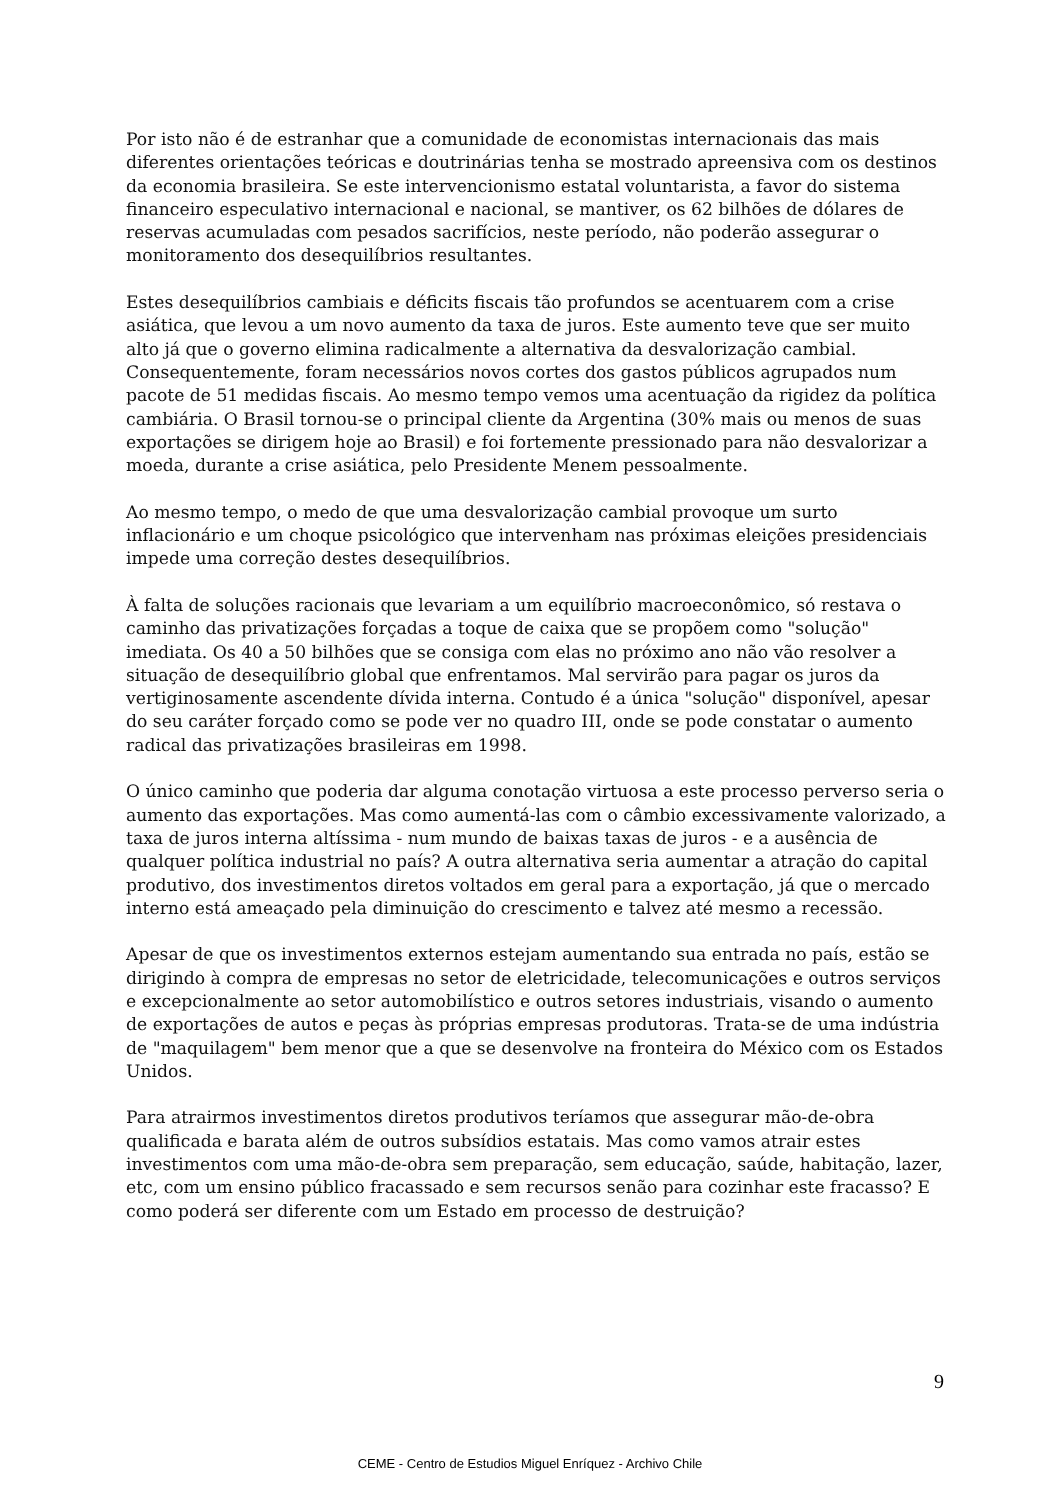Por isto não é de estranhar que a comunidade de economistas internacionais das mais diferentes orientações teóricas e doutrinárias tenha se mostrado apreensiva com os destinos da economia brasileira. Se este intervencionismo estatal voluntarista, a favor do sistema financeiro especulativo internacional e nacional, se mantiver, os 62 bilhões de dólares de reservas acumuladas com pesados sacrifícios, neste período, não poderão assegurar o monitoramento dos desequilíbrios resultantes.
Estes desequilíbrios cambiais e déficits fiscais tão profundos se acentuarem com a crise asiática, que levou a um novo aumento da taxa de juros. Este aumento teve que ser muito alto já que o governo elimina radicalmente a alternativa da desvalorização cambial. Consequentemente, foram necessários novos cortes dos gastos públicos agrupados num pacote de 51 medidas fiscais. Ao mesmo tempo vemos uma acentuação da rigidez da política cambiária. O Brasil tornou-se o principal cliente da Argentina (30% mais ou menos de suas exportações se dirigem hoje ao Brasil) e foi fortemente pressionado para não desvalorizar a moeda, durante a crise asiática, pelo Presidente Menem pessoalmente.
Ao mesmo tempo, o medo de que uma desvalorização cambial provoque um surto inflacionário e um choque psicológico que intervenham nas próximas eleições presidenciais impede uma correção destes desequilíbrios.
À falta de soluções racionais que levariam a um equilíbrio macroeconômico, só restava o caminho das privatizações forçadas a toque de caixa que se propõem como "solução" imediata. Os 40 a 50 bilhões que se consiga com elas no próximo ano não vão resolver a situação de desequilíbrio global que enfrentamos. Mal servirão para pagar os juros da vertiginosamente ascendente dívida interna. Contudo é a única "solução" disponível, apesar do seu caráter forçado como se pode ver no quadro III, onde se pode constatar o aumento radical das privatizações brasileiras em 1998.
O único caminho que poderia dar alguma conotação virtuosa a este processo perverso seria o aumento das exportações. Mas como aumentá-las com o câmbio excessivamente valorizado, a taxa de juros interna altíssima - num mundo de baixas taxas de juros - e a ausência de qualquer política industrial no país? A outra alternativa seria aumentar a atração do capital produtivo, dos investimentos diretos voltados em geral para a exportação, já que o mercado interno está ameaçado pela diminuição do crescimento e talvez até mesmo a recessão.
Apesar de que os investimentos externos estejam aumentando sua entrada no país, estão se dirigindo à compra de empresas no setor de eletricidade, telecomunicações e outros serviços e excepcionalmente ao setor automobilístico e outros setores industriais, visando o aumento de exportações de autos e peças às próprias empresas produtoras. Trata-se de uma indústria de "maquilagem" bem menor que a que se desenvolve na fronteira do México com os Estados Unidos.
Para atrairmos investimentos diretos produtivos teríamos que assegurar mão-de-obra qualificada e barata além de outros subsídios estatais. Mas como vamos atrair estes investimentos com uma mão-de-obra sem preparação, sem educação, saúde, habitação, lazer, etc, com um ensino público fracassado e sem recursos senão para cozinhar este fracasso? E como poderá ser diferente com um Estado em processo de destruição?
9
CEME - Centro de Estudios Miguel Enríquez - Archivo Chile